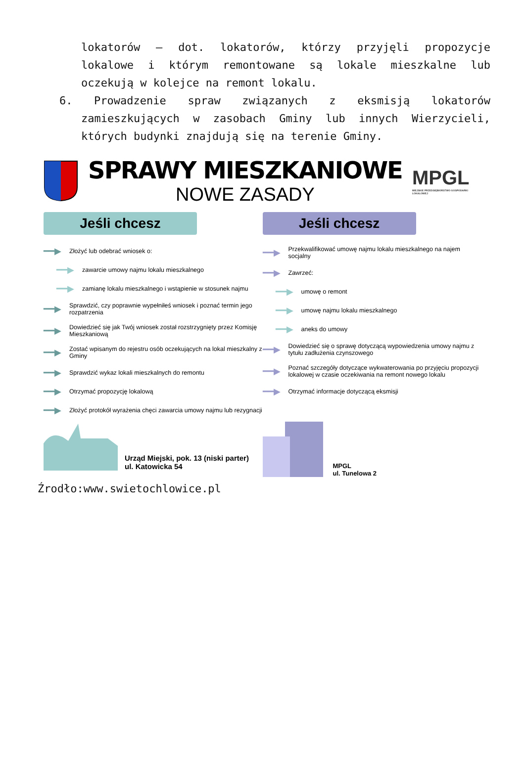lokatorów – dot. lokatorów, którzy przyjęli propozycje lokalowe i którym remontowane są lokale mieszkalne lub oczekują w kolejce na remont lokalu.
6. Prowadzenie spraw związanych z eksmisją lokatorów zamieszkujących w zasobach Gminy lub innych Wierzycieli, których budynki znajdują się na terenie Gminy.
SPRAWY MIESZKANIOWE
NOWE ZASADY
MPGL
MIEJSKIE PRZEDSIĘBIORSTWO GOSPODARKI LOKALOWEJ
Jeśli chcesz
━━▶ Złożyć lub odebrać wniosek o:
━━▶ zawarcie umowy najmu lokalu mieszkalnego
━━▶ zamianę lokalu mieszkalnego i wstąpienie w stosunek najmu
━━▶ Sprawdzić, czy poprawnie wypełniłeś wniosek i poznać termin jego rozpatrzenia
━━▶ Dowiedzieć się jak Twój wniosek został rozstrzygnięty przez Komisję Mieszkaniową
━━▶ Zostać wpisanym do rejestru osób oczekujących na lokal mieszkalny z Gminy
━━▶ Sprawdzić wykaz lokali mieszkalnych do remontu
━━▶ Otrzymać propozycję lokalową
━━▶ Złożyć protokół wyrażenia chęci zawarcia umowy najmu lub rezygnacji
Urząd Miejski, pok. 13 (niski parter)
ul. Katowicka 54
Jeśli chcesz
━━▶ Przekwalifikować umowę najmu lokalu mieszkalnego na najem socjalny
━━▶ Zawrzeć:
━━▶ umowę o remont
━━▶ umowę najmu lokalu mieszkalnego
━━▶ aneks do umowy
━━▶ Dowiedzieć się o sprawę dotyczącą wypowiedzenia umowy najmu z tytułu zadłużenia czynszowego
━━▶ Poznać szczegóły dotyczące wykwaterowania po przyjęciu propozycji lokalowej w czasie oczekiwania na remont nowego lokalu
━━▶ Otrzymać informacje dotyczącą eksmisji
MPGL
ul. Tunelowa 2
Źrodło:www.swietochlowice.pl